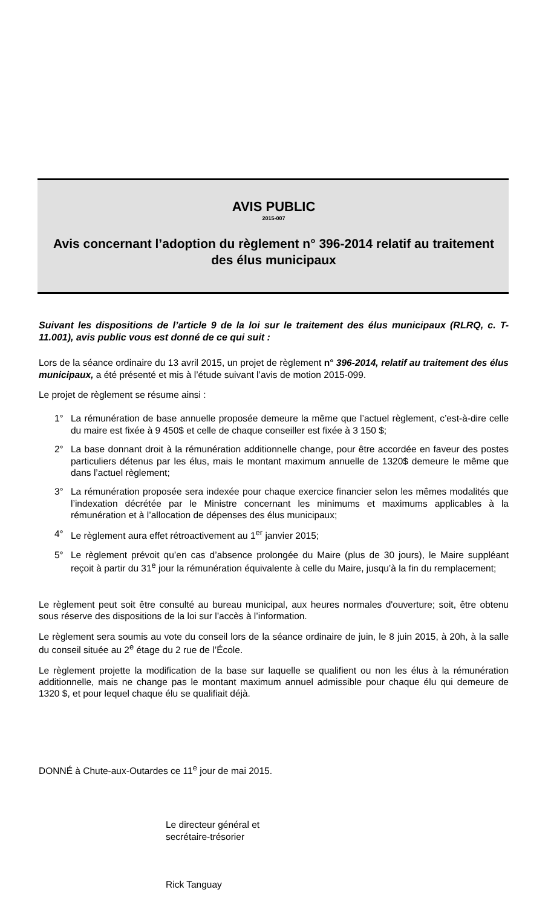AVIS PUBLIC
2015-007
Avis concernant l’adoption du règlement n° 396-2014 relatif au traitement des élus municipaux
Suivant les dispositions de l’article 9 de la loi sur le traitement des élus municipaux (RLRQ, c. T-11.001), avis public vous est donné de ce qui suit :
Lors de la séance ordinaire du 13 avril 2015, un projet de règlement n° 396-2014, relatif au traitement des élus municipaux, a été présenté et mis à l’étude suivant l’avis de motion 2015-099.
Le projet de règlement se résume ainsi :
1° La rémunération de base annuelle proposée demeure la même que l’actuel règlement, c’est-à-dire celle du maire est fixée à 9 450$ et celle de chaque conseiller est fixée à 3 150 $;
2° La base donnant droit à la rémunération additionnelle change, pour être accordée en faveur des postes particuliers détenus par les élus, mais le montant maximum annuelle de 1320$ demeure le même que dans l’actuel règlement;
3° La rémunération proposée sera indexée pour chaque exercice financier selon les mêmes modalités que l’indexation décrétée par le Ministre concernant les minimums et maximums applicables à la rémunération et à l’allocation de dépenses des élus municipaux;
4° Le règlement aura effet rétroactivement au 1<sup>er</sup> janvier 2015;
5° Le règlement prévoit qu’en cas d’absence prolongée du Maire (plus de 30 jours), le Maire suppléant reçoit à partir du 31<sup>e</sup> jour la rémunération équivalente à celle du Maire, jusqu’à la fin du remplacement;
Le règlement peut soit être consulté au bureau municipal, aux heures normales d'ouverture; soit, être obtenu sous réserve des dispositions de la loi sur l’accès à l’information.
Le règlement sera soumis au vote du conseil lors de la séance ordinaire de juin, le 8 juin 2015, à 20h, à la salle du conseil située au 2<sup>e</sup> étage du 2 rue de l’École.
Le règlement projette la modification de la base sur laquelle se qualifient ou non les élus à la rémunération additionnelle, mais ne change pas le montant maximum annuel admissible pour chaque élu qui demeure de 1320 $, et pour lequel chaque élu se qualifiait déjà.
DONNÉ à Chute-aux-Outardes ce 11<sup>e</sup> jour de mai 2015.
Le directeur général et
secrétaire-trésorier
Rick Tanguay